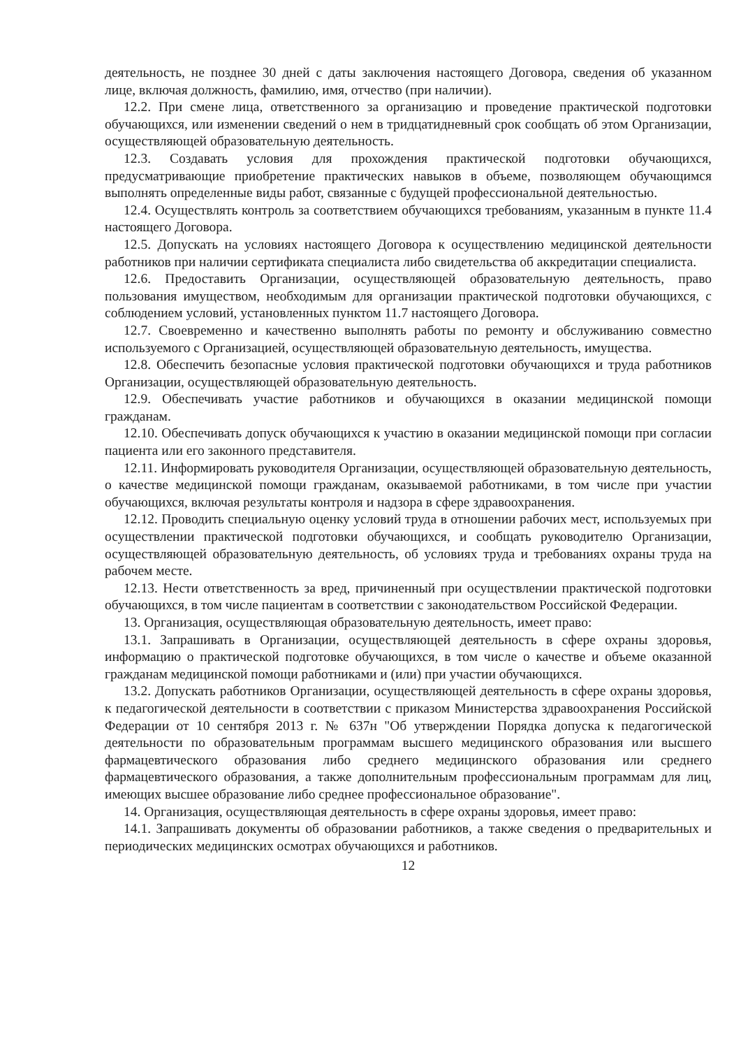деятельность, не позднее 30 дней с даты заключения настоящего Договора, сведения об указанном лице, включая должность, фамилию, имя, отчество (при наличии).
12.2. При смене лица, ответственного за организацию и проведение практической подготовки обучающихся, или изменении сведений о нем в тридцатидневный срок сообщать об этом Организации, осуществляющей образовательную деятельность.
12.3. Создавать условия для прохождения практической подготовки обучающихся, предусматривающие приобретение практических навыков в объеме, позволяющем обучающимся выполнять определенные виды работ, связанные с будущей профессиональной деятельностью.
12.4. Осуществлять контроль за соответствием обучающихся требованиям, указанным в пункте 11.4 настоящего Договора.
12.5. Допускать на условиях настоящего Договора к осуществлению медицинской деятельности работников при наличии сертификата специалиста либо свидетельства об аккредитации специалиста.
12.6. Предоставить Организации, осуществляющей образовательную деятельность, право пользования имуществом, необходимым для организации практической подготовки обучающихся, с соблюдением условий, установленных пунктом 11.7 настоящего Договора.
12.7. Своевременно и качественно выполнять работы по ремонту и обслуживанию совместно используемого с Организацией, осуществляющей образовательную деятельность, имущества.
12.8. Обеспечить безопасные условия практической подготовки обучающихся и труда работников Организации, осуществляющей образовательную деятельность.
12.9. Обеспечивать участие работников и обучающихся в оказании медицинской помощи гражданам.
12.10. Обеспечивать допуск обучающихся к участию в оказании медицинской помощи при согласии пациента или его законного представителя.
12.11. Информировать руководителя Организации, осуществляющей образовательную деятельность, о качестве медицинской помощи гражданам, оказываемой работниками, в том числе при участии обучающихся, включая результаты контроля и надзора в сфере здравоохранения.
12.12. Проводить специальную оценку условий труда в отношении рабочих мест, используемых при осуществлении практической подготовки обучающихся, и сообщать руководителю Организации, осуществляющей образовательную деятельность, об условиях труда и требованиях охраны труда на рабочем месте.
12.13. Нести ответственность за вред, причиненный при осуществлении практической подготовки обучающихся, в том числе пациентам в соответствии с законодательством Российской Федерации.
13. Организация, осуществляющая образовательную деятельность, имеет право:
13.1. Запрашивать в Организации, осуществляющей деятельность в сфере охраны здоровья, информацию о практической подготовке обучающихся, в том числе о качестве и объеме оказанной гражданам медицинской помощи работниками и (или) при участии обучающихся.
13.2. Допускать работников Организации, осуществляющей деятельность в сфере охраны здоровья, к педагогической деятельности в соответствии с приказом Министерства здравоохранения Российской Федерации от 10 сентября 2013 г. № 637н "Об утверждении Порядка допуска к педагогической деятельности по образовательным программам высшего медицинского образования или высшего фармацевтического образования либо среднего медицинского образования или среднего фармацевтического образования, а также дополнительным профессиональным программам для лиц, имеющих высшее образование либо среднее профессиональное образование".
14. Организация, осуществляющая деятельность в сфере охраны здоровья, имеет право:
14.1. Запрашивать документы об образовании работников, а также сведения о предварительных и периодических медицинских осмотрах обучающихся и работников.
12